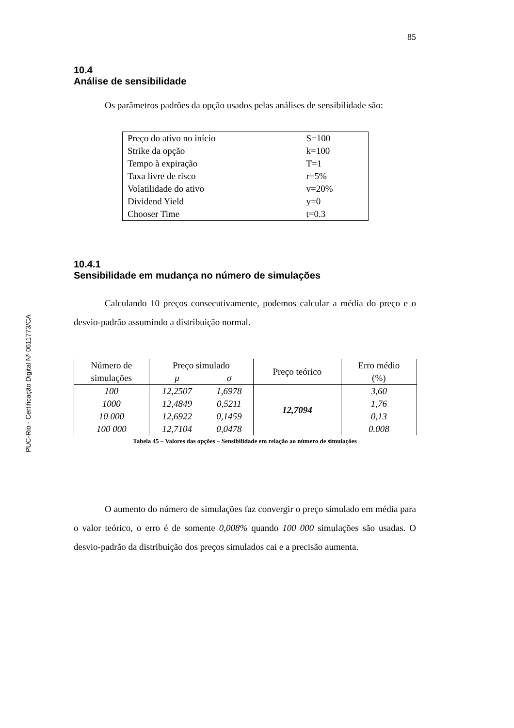PUC-Rio - Certificação Digital Nº 0611773/CA
85
10.4
Análise de sensibilidade
Os parâmetros padrões da opção usados pelas análises de sensibilidade são:
| Preço do ativo no início | S=100 |
| Strike da opção | k=100 |
| Tempo à expiração | T=1 |
| Taxa livre de risco | r=5% |
| Volatilidade do ativo | v=20% |
| Dividend Yield | y=0 |
| Chooser Time | t=0.3 |
10.4.1
Sensibilidade em mudança no número de simulações
Calculando 10 preços consecutivamente, podemos calcular a média do preço e o desvio-padrão assumindo a distribuição normal.
| Número de simulações | Preço simulado | | Preço teórico | Erro médio (%) |
| --- | --- | --- | --- | --- |
| | μ | σ | | |
| 100 | 12,2507 | 1,6978 | 12,7094 | 3,60 |
| 1000 | 12,4849 | 0,5211 | | 1,76 |
| 10 000 | 12,6922 | 0,1459 | | 0,13 |
| 100 000 | 12,7104 | 0,0478 | | 0.008 |
Tabela 45 – Valores das opções – Sensibilidade em relação ao número de simulações
O aumento do número de simulações faz convergir o preço simulado em média para o valor teórico, o erro é de somente 0,008% quando 100 000 simulações são usadas. O desvio-padrão da distribuição dos preços simulados cai e a precisão aumenta.